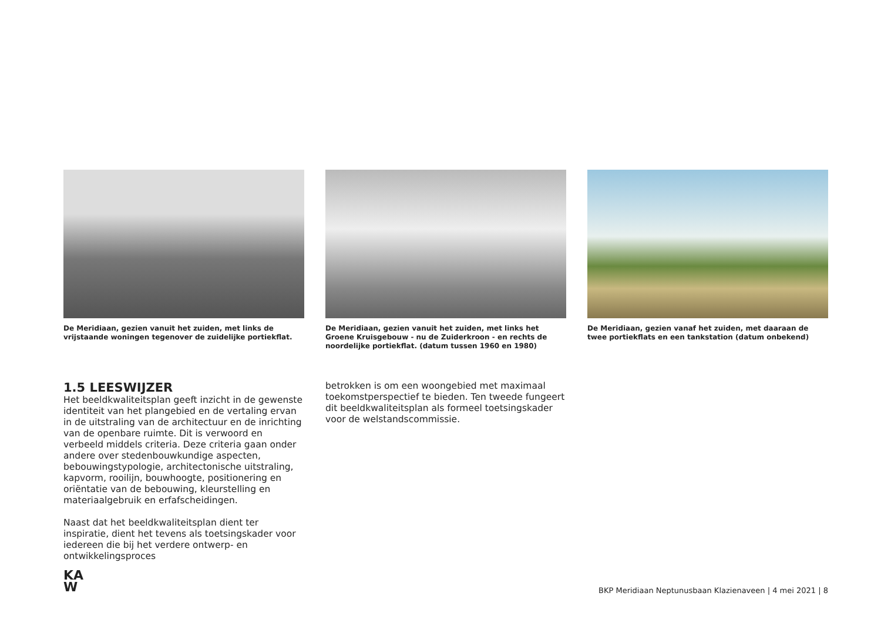De Meridiaan, gezien vanuit het zuiden, met links de vrijstaande woningen tegenover de zuidelijke portiekflat.
De Meridiaan, gezien vanuit het zuiden, met links het Groene Kruisgebouw - nu de Zuiderkroon - en rechts de noordelijke portiekflat. (datum tussen 1960 en 1980)
De Meridiaan, gezien vanaf het zuiden, met daaraan de twee portiekflats en een tankstation (datum onbekend)
1.5 LEESWIJZER
Het beeldkwaliteitsplan geeft inzicht in de gewenste identiteit van het plangebied en de vertaling ervan in de uitstraling van de architectuur en de inrichting van de openbare ruimte. Dit is verwoord en verbeeld middels criteria. Deze criteria gaan onder andere over stedenbouwkundige aspecten, bebouwingstypologie, architectonische uitstraling, kapvorm, rooilijn, bouwhoogte, positionering en oriëntatie van de bebouwing, kleurstelling en materiaalgebruik en erfafscheidingen.
Naast dat het beeldkwaliteitsplan dient ter inspiratie, dient het tevens als toetsingskader voor iedereen die bij het verdere ontwerp- en ontwikkelingsproces
betrokken is om een woongebied met maximaal toekomstperspectief te bieden. Ten tweede fungeert dit beeldkwaliteitsplan als formeel toetsingskader voor de welstandscommissie.
KA
W
BKP Meridiaan Neptunusbaan Klazienaveen | 4 mei 2021 | 8